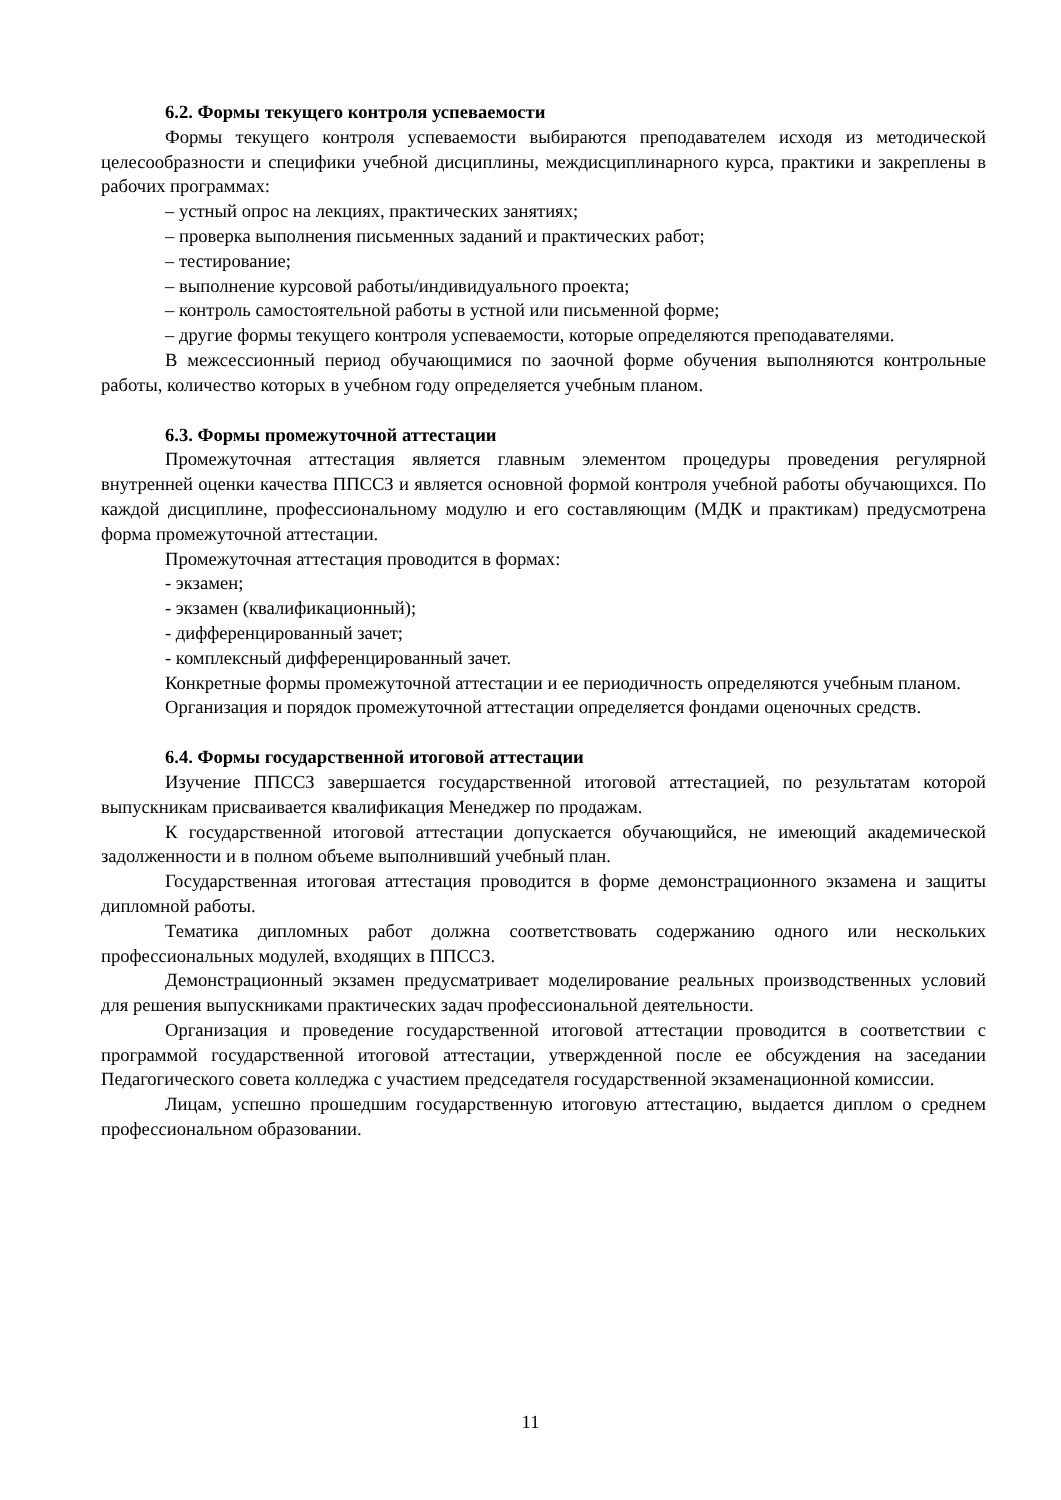6.2. Формы текущего контроля успеваемости
Формы текущего контроля успеваемости выбираются преподавателем исходя из методической целесообразности и специфики учебной дисциплины, междисциплинарного курса, практики и закреплены в рабочих программах:
– устный опрос на лекциях, практических занятиях;
– проверка выполнения письменных заданий и практических работ;
– тестирование;
– выполнение курсовой работы/индивидуального проекта;
– контроль самостоятельной работы в устной или письменной форме;
– другие формы текущего контроля успеваемости, которые определяются преподавателями.
В межсессионный период обучающимися по заочной форме обучения выполняются контрольные работы, количество которых в учебном году определяется учебным планом.
6.3. Формы промежуточной аттестации
Промежуточная аттестация является главным элементом процедуры проведения регулярной внутренней оценки качества ППССЗ и является основной формой контроля учебной работы обучающихся. По каждой дисциплине, профессиональному модулю и его составляющим (МДК и практикам) предусмотрена форма промежуточной аттестации.
Промежуточная аттестация проводится в формах:
- экзамен;
- экзамен (квалификационный);
- дифференцированный зачет;
- комплексный дифференцированный зачет.
Конкретные формы промежуточной аттестации и ее периодичность определяются учебным планом.
Организация и порядок промежуточной аттестации определяется фондами оценочных средств.
6.4. Формы государственной итоговой аттестации
Изучение ППССЗ завершается государственной итоговой аттестацией, по результатам которой выпускникам присваивается квалификация Менеджер по продажам.
К государственной итоговой аттестации допускается обучающийся, не имеющий академической задолженности и в полном объеме выполнивший учебный план.
Государственная итоговая аттестация проводится в форме демонстрационного экзамена и защиты дипломной работы.
Тематика дипломных работ должна соответствовать содержанию одного или нескольких профессиональных модулей, входящих в ППССЗ.
Демонстрационный экзамен предусматривает моделирование реальных производственных условий для решения выпускниками практических задач профессиональной деятельности.
Организация и проведение государственной итоговой аттестации проводится в соответствии с программой государственной итоговой аттестации, утвержденной после ее обсуждения на заседании Педагогического совета колледжа с участием председателя государственной экзаменационной комиссии.
Лицам, успешно прошедшим государственную итоговую аттестацию, выдается диплом о среднем профессиональном образовании.
11